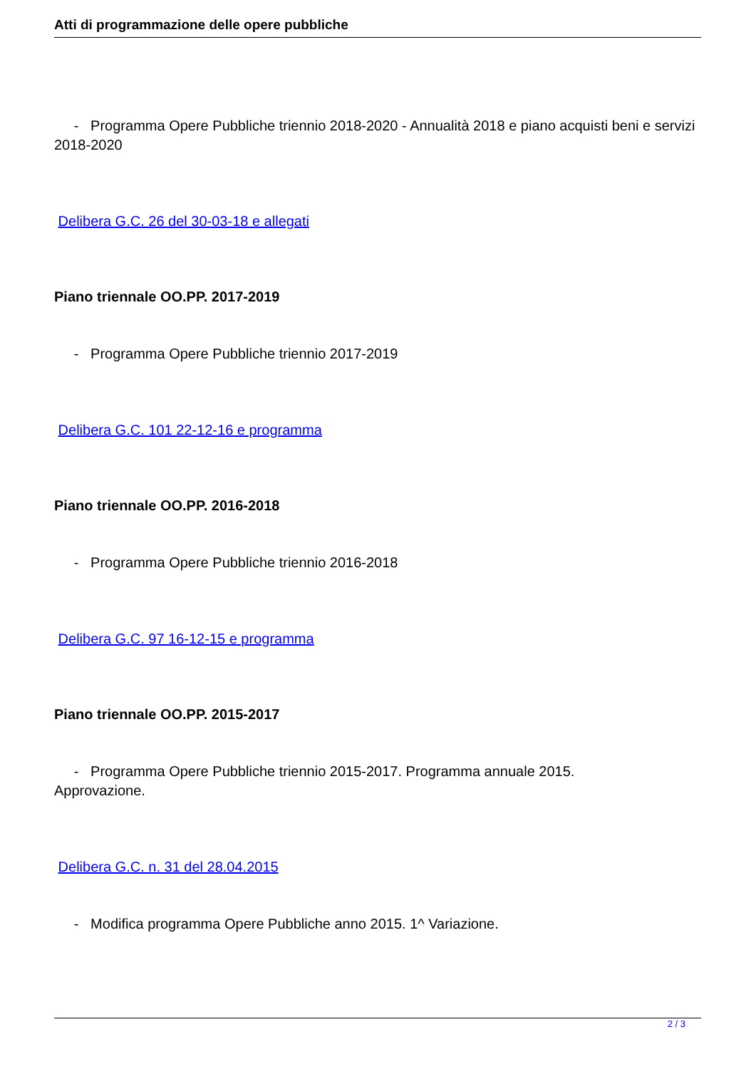Atti di programmazione delle opere pubbliche
- Programma Opere Pubbliche triennio 2018-2020 - Annualità 2018 e piano acquisti beni e servizi 2018-2020
Delibera G.C. 26 del 30-03-18 e allegati
Piano triennale OO.PP. 2017-2019
- Programma Opere Pubbliche triennio 2017-2019
Delibera G.C. 101 22-12-16 e programma
Piano triennale OO.PP. 2016-2018
- Programma Opere Pubbliche triennio 2016-2018
Delibera G.C. 97 16-12-15 e programma
Piano triennale OO.PP. 2015-2017
- Programma Opere Pubbliche triennio 2015-2017. Programma annuale 2015.
Approvazione.
Delibera G.C. n. 31 del 28.04.2015
- Modifica programma Opere Pubbliche anno 2015. 1^ Variazione.
2 / 3